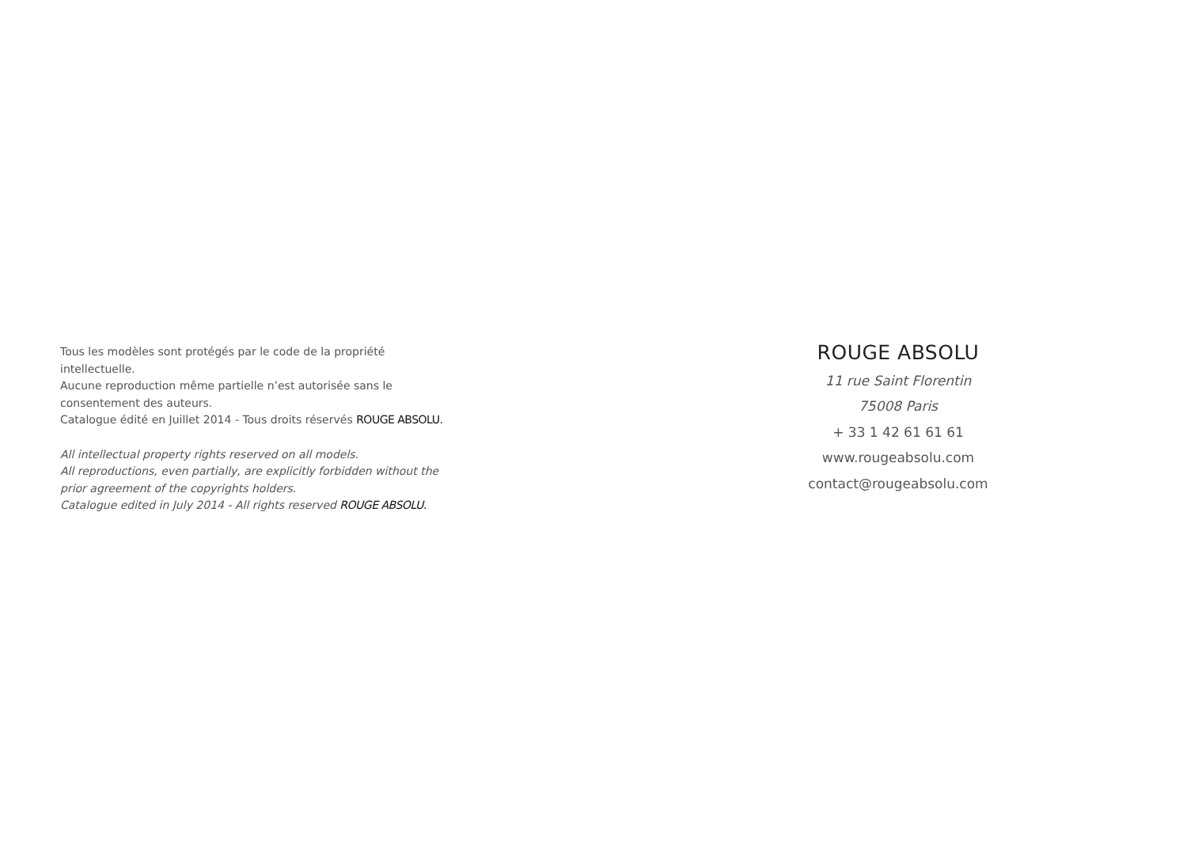Tous les modèles sont protégés par le code de la propriété intellectuelle.
Aucune reproduction même partielle n’est autorisée sans le consentement des auteurs.
Catalogue édité en Juillet 2014 - Tous droits réservés ROUGE ABSOLU.
All intellectual property rights reserved on all models.
All reproductions, even partially, are explicitly forbidden without the prior agreement of the copyrights holders.
Catalogue edited in July 2014 - All rights reserved ROUGE ABSOLU.
ROUGE ABSOLU
11 rue Saint Florentin
75008 Paris
+ 33 1 42 61 61 61
www.rougeabsolu.com
contact@rougeabsolu.com